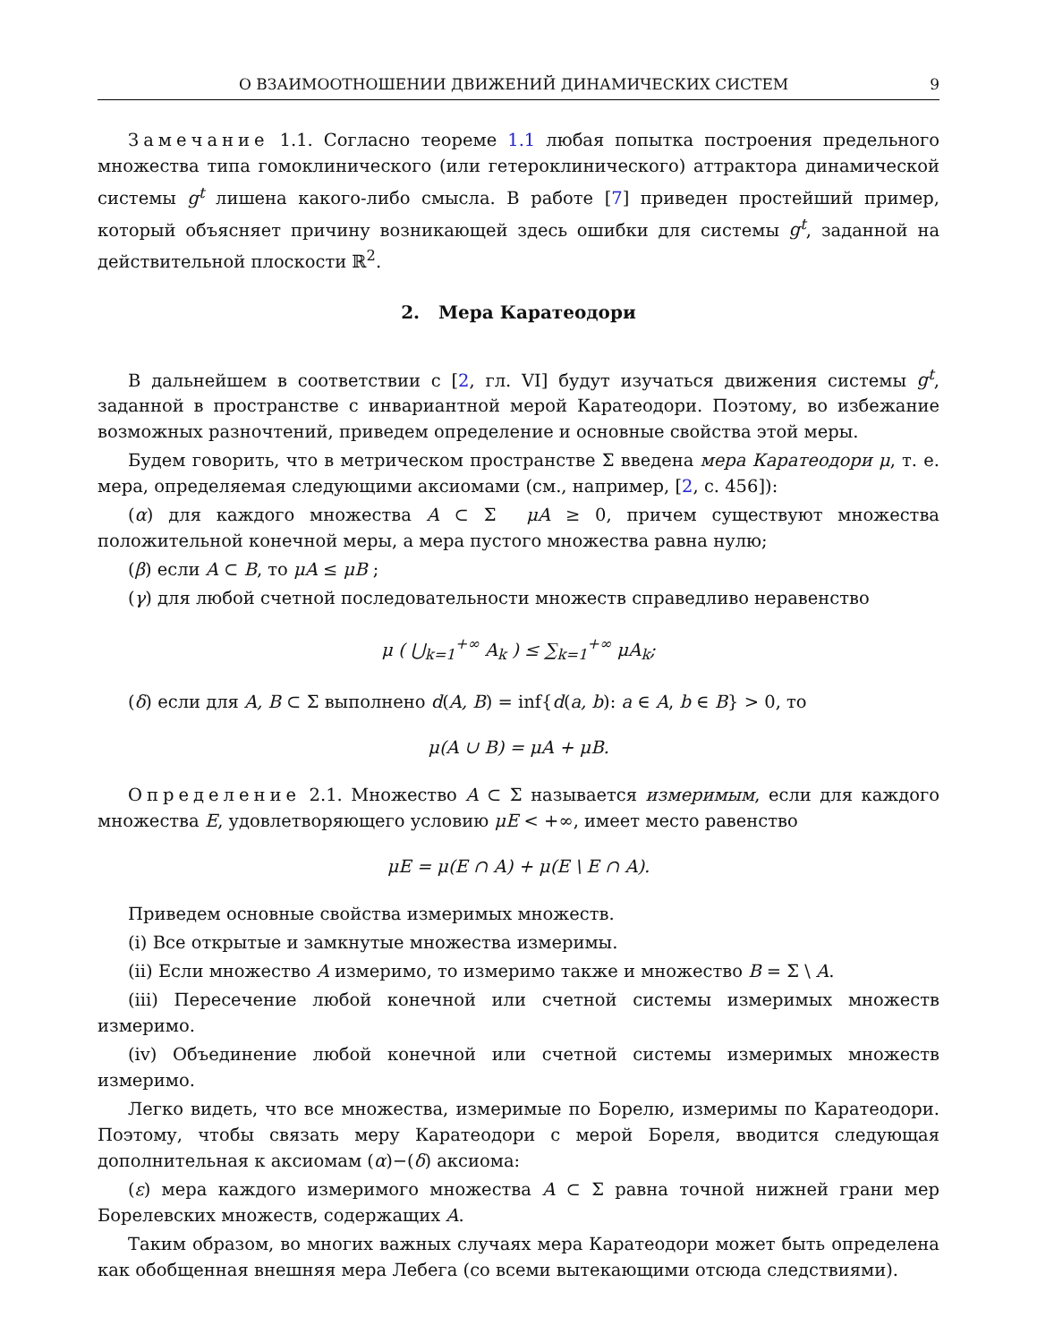О ВЗАИМООТНОШЕНИИ ДВИЖЕНИЙ ДИНАМИЧЕСКИХ СИСТЕМ 9
Замечание 1.1. Согласно теореме 1.1 любая попытка построения предельного множества типа гомоклинического (или гетероклинического) аттрактора динамической системы g<sup>t</sup> лишена какого-либо смысла. В работе [7] приведен простейший пример, который объясняет причину возникающей здесь ошибки для системы g<sup>t</sup>, заданной на действительной плоскости ℝ<sup>2</sup>.
2. Мера Каратеодори
В дальнейшем в соответствии с [2, гл. VI] будут изучаться движения системы g<sup>t</sup>, заданной в пространстве с инвариантной мерой Каратеодори. Поэтому, во избежание возможных разночтений, приведем определение и основные свойства этой меры.
Будем говорить, что в метрическом пространстве Σ введена мера Каратеодори μ, т. е. мера, определяемая следующими аксиомами (см., например, [2, с. 456]):
(α) для каждого множества A ⊂ Σ μA ≥ 0, причем существуют множества положительной конечной меры, а мера пустого множества равна нулю;
(β) если A ⊂ B, то μA ≤ μB ;
(γ) для любой счетной последовательности множеств справедливо неравенство
μ ( ⋃<sub>k=1</sub><sup>+∞</sup> A<sub>k</sub> ) ≤ ∑<sub>k=1</sub><sup>+∞</sup> μA<sub>k</sub>;
(δ) если для A, B ⊂ Σ выполнено d(A, B) = inf{d(a, b): a ∈ A, b ∈ B} > 0, то
μ(A ∪ B) = μA + μB.
Определение 2.1. Множество A ⊂ Σ называется измеримым, если для каждого множества E, удовлетворяющего условию μE < +∞, имеет место равенство
μE = μ(E ∩ A) + μ(E \ E ∩ A).
Приведем основные свойства измеримых множеств.
(i) Все открытые и замкнутые множества измеримы.
(ii) Если множество A измеримо, то измеримо также и множество B = Σ \ A.
(iii) Пересечение любой конечной или счетной системы измеримых множеств измеримо.
(iv) Объединение любой конечной или счетной системы измеримых множеств измеримо.
Легко видеть, что все множества, измеримые по Борелю, измеримы по Каратеодори. Поэтому, чтобы связать меру Каратеодори с мерой Бореля, вводится следующая дополнительная к аксиомам (α)−(δ) аксиома:
(ε) мера каждого измеримого множества A ⊂ Σ равна точной нижней грани мер Борелевских множеств, содержащих A.
Таким образом, во многих важных случаях мера Каратеодори может быть определена как обобщенная внешняя мера Лебега (со всеми вытекающими отсюда следствиями).